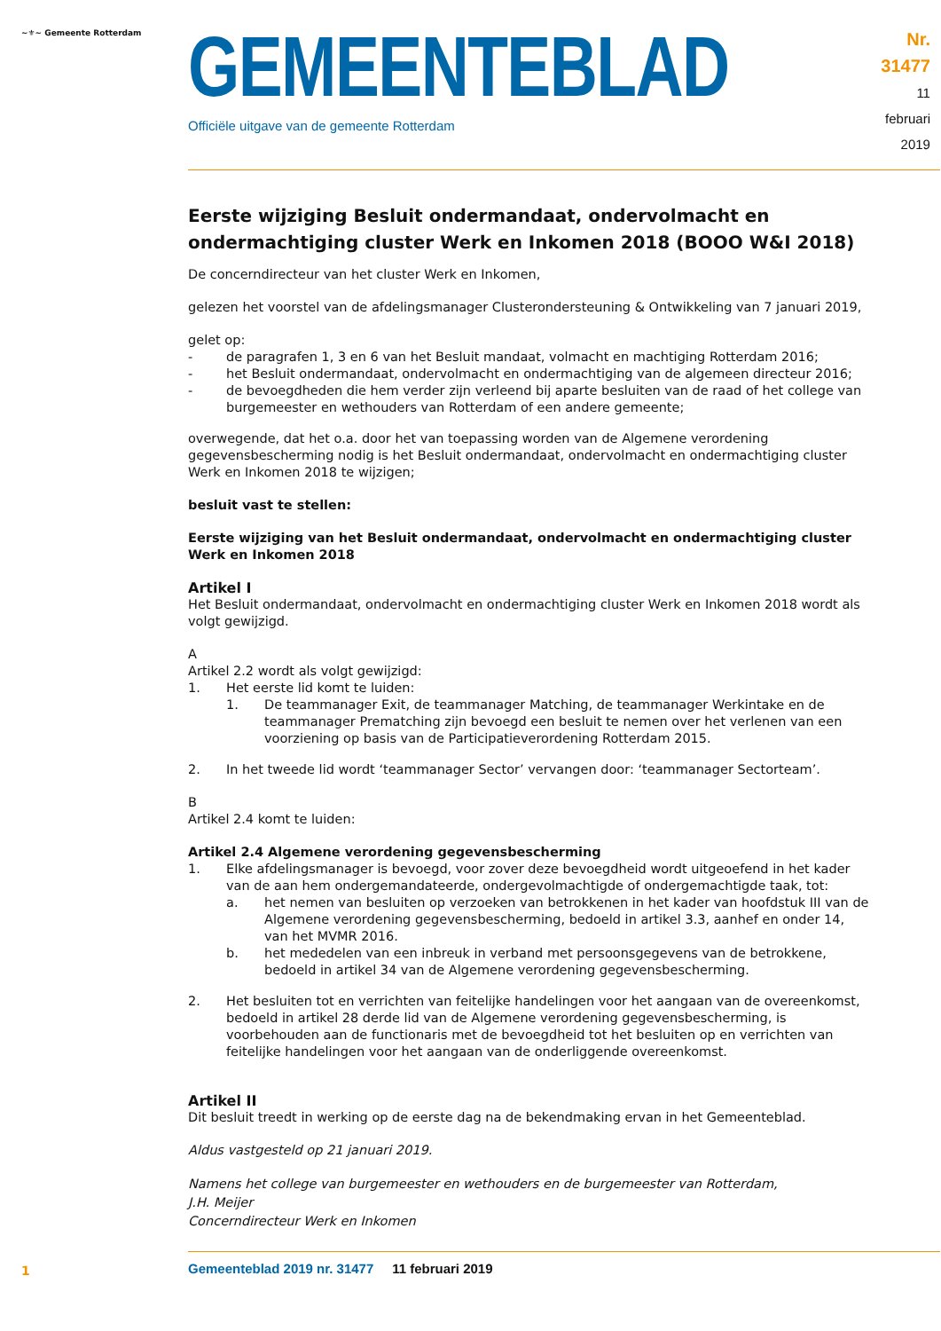~⚜~ Gemeente Rotterdam
GEMEENTEBLAD
Officiële uitgave van de gemeente Rotterdam
Nr. 31477
11 februari
2019
Eerste wijziging Besluit ondermandaat, ondervolmacht en ondermachtiging cluster Werk en Inkomen 2018 (BOOO W&I 2018)
De concerndirecteur van het cluster Werk en Inkomen,
gelezen het voorstel van de afdelingsmanager Clusterondersteuning & Ontwikkeling van 7 januari 2019,
gelet op:
- de paragrafen 1, 3 en 6 van het Besluit mandaat, volmacht en machtiging Rotterdam 2016;
- het Besluit ondermandaat, ondervolmacht en ondermachtiging van de algemeen directeur 2016;
- de bevoegdheden die hem verder zijn verleend bij aparte besluiten van de raad of het college van burgemeester en wethouders van Rotterdam of een andere gemeente;
overwegende, dat het o.a. door het van toepassing worden van de Algemene verordening gegevensbescherming nodig is het Besluit ondermandaat, ondervolmacht en ondermachtiging cluster Werk en Inkomen 2018 te wijzigen;
besluit vast te stellen:
Eerste wijziging van het Besluit ondermandaat, ondervolmacht en ondermachtiging cluster Werk en Inkomen 2018
Artikel I
Het Besluit ondermandaat, ondervolmacht en ondermachtiging cluster Werk en Inkomen 2018 wordt als volgt gewijzigd.
A
Artikel 2.2 wordt als volgt gewijzigd:
1. Het eerste lid komt te luiden:
1. De teammanager Exit, de teammanager Matching, de teammanager Werkintake en de teammanager Prematching zijn bevoegd een besluit te nemen over het verlenen van een voorziening op basis van de Participatieverordening Rotterdam 2015.
2. In het tweede lid wordt ‘teammanager Sector’ vervangen door: ‘teammanager Sectorteam’.
B
Artikel 2.4 komt te luiden:
Artikel 2.4 Algemene verordening gegevensbescherming
1. Elke afdelingsmanager is bevoegd, voor zover deze bevoegdheid wordt uitgeoefend in het kader van de aan hem ondergemandateerde, ondergevolmachtigde of ondergemachtigde taak, tot:
a. het nemen van besluiten op verzoeken van betrokkenen in het kader van hoofdstuk III van de Algemene verordening gegevensbescherming, bedoeld in artikel 3.3, aanhef en onder 14, van het MVMR 2016.
b. het mededelen van een inbreuk in verband met persoonsgegevens van de betrokkene, bedoeld in artikel 34 van de Algemene verordening gegevensbescherming.
2. Het besluiten tot en verrichten van feitelijke handelingen voor het aangaan van de overeenkomst, bedoeld in artikel 28 derde lid van de Algemene verordening gegevensbescherming, is voorbehouden aan de functionaris met de bevoegdheid tot het besluiten op en verrichten van feitelijke handelingen voor het aangaan van de onderliggende overeenkomst.
Artikel II
Dit besluit treedt in werking op de eerste dag na de bekendmaking ervan in het Gemeenteblad.
Aldus vastgesteld op 21 januari 2019.
Namens het college van burgemeester en wethouders en de burgemeester van Rotterdam,
J.H. Meijer
Concerndirecteur Werk en Inkomen
1
Gemeenteblad 2019 nr. 31477 11 februari 2019